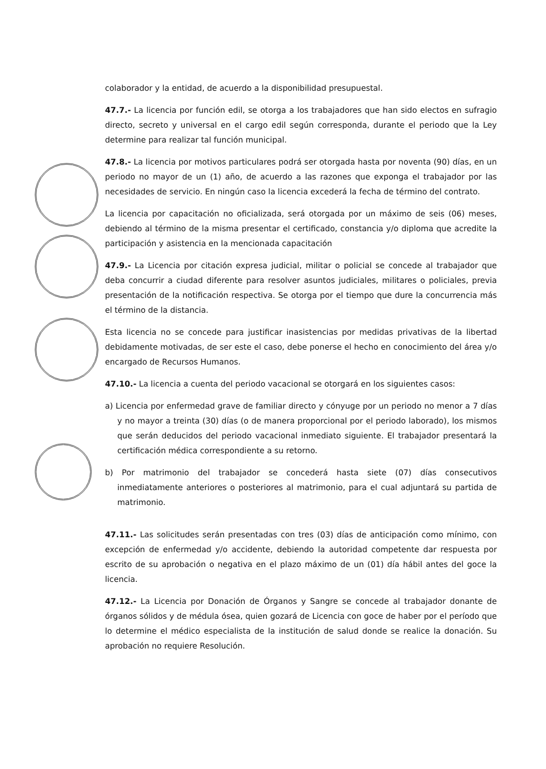colaborador y la entidad, de acuerdo a la disponibilidad presupuestal.
47.7.- La licencia por función edil, se otorga a los trabajadores que han sido electos en sufragio directo, secreto y universal en el cargo edil según corresponda, durante el periodo que la Ley determine para realizar tal función municipal.
47.8.- La licencia por motivos particulares podrá ser otorgada hasta por noventa (90) días, en un periodo no mayor de un (1) año, de acuerdo a las razones que exponga el trabajador por las necesidades de servicio. En ningún caso la licencia excederá la fecha de término del contrato.
La licencia por capacitación no oficializada, será otorgada por un máximo de seis (06) meses, debiendo al término de la misma presentar el certificado, constancia y/o diploma que acredite la participación y asistencia en la mencionada capacitación
47.9.- La Licencia por citación expresa judicial, militar o policial se concede al trabajador que deba concurrir a ciudad diferente para resolver asuntos judiciales, militares o policiales, previa presentación de la notificación respectiva. Se otorga por el tiempo que dure la concurrencia más el término de la distancia.
Esta licencia no se concede para justificar inasistencias por medidas privativas de la libertad debidamente motivadas, de ser este el caso, debe ponerse el hecho en conocimiento del área y/o encargado de Recursos Humanos.
47.10.- La licencia a cuenta del periodo vacacional se otorgará en los siguientes casos:
a) Licencia por enfermedad grave de familiar directo y cónyuge por un periodo no menor a 7 días y no mayor a treinta (30) días (o de manera proporcional por el periodo laborado), los mismos que serán deducidos del periodo vacacional inmediato siguiente. El trabajador presentará la certificación médica correspondiente a su retorno.
b) Por matrimonio del trabajador se concederá hasta siete (07) días consecutivos inmediatamente anteriores o posteriores al matrimonio, para el cual adjuntará su partida de matrimonio.
47.11.- Las solicitudes serán presentadas con tres (03) días de anticipación como mínimo, con excepción de enfermedad y/o accidente, debiendo la autoridad competente dar respuesta por escrito de su aprobación o negativa en el plazo máximo de un (01) día hábil antes del goce la licencia.
47.12.- La Licencia por Donación de Órganos y Sangre se concede al trabajador donante de órganos sólidos y de médula ósea, quien gozará de Licencia con goce de haber por el período que lo determine el médico especialista de la institución de salud donde se realice la donación. Su aprobación no requiere Resolución.